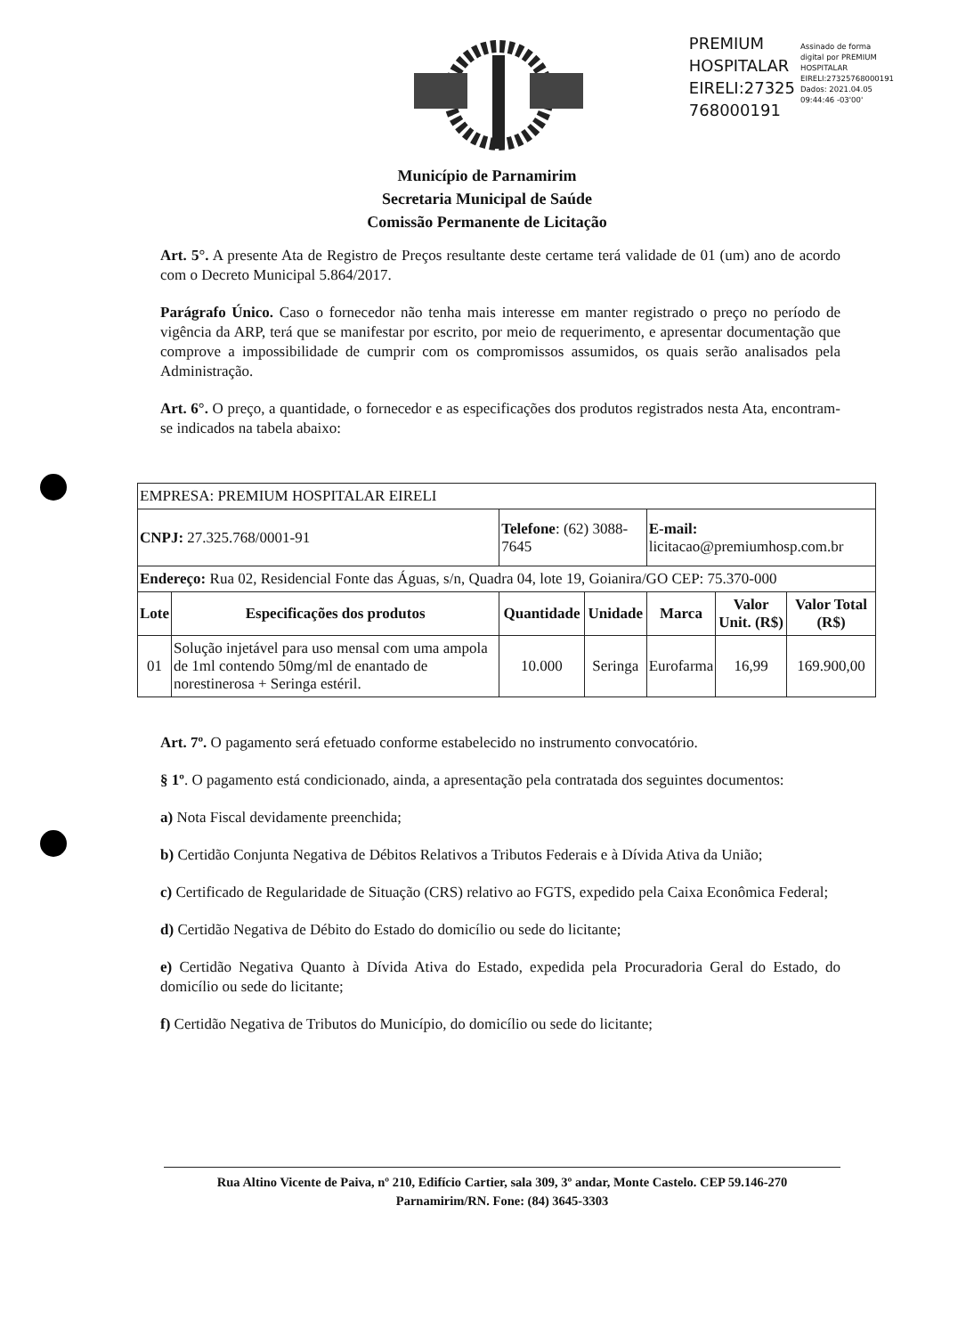PREMIUM
HOSPITALAR
EIRELI:27325
768000191
Assinado de forma
digital por PREMIUM
HOSPITALAR
EIRELI:27325768000191
Dados: 2021.04.05
09:44:46 -03'00'
Município de Parnamirim
Secretaria Municipal de Saúde
Comissão Permanente de Licitação
Art. 5°. A presente Ata de Registro de Preços resultante deste certame terá validade de 01 (um) ano de acordo com o Decreto Municipal 5.864/2017.
Parágrafo Único. Caso o fornecedor não tenha mais interesse em manter registrado o preço no período de vigência da ARP, terá que se manifestar por escrito, por meio de requerimento, e apresentar documentação que comprove a impossibilidade de cumprir com os compromissos assumidos, os quais serão analisados pela Administração.
Art. 6°. O preço, a quantidade, o fornecedor e as especificações dos produtos registrados nesta Ata, encontram-se indicados na tabela abaixo:
| EMPRESA: PREMIUM HOSPITALAR EIRELI | | | | | | |
| CNPJ: 27.325.768/0001-91 | | Telefone : (62) 3088-7645 | | E-mail: licitacao@premiumhosp.com.br | | |
| Endereço: Rua 02, Residencial Fonte das Águas, s/n, Quadra 04, lote 19, Goianira/GO CEP: 75.370-000 | | | | | | |
| Lote | Especificações dos produtos | Quantidade | Unidade | Marca | Valor Unit. (R$) | Valor Total (R$) |
| 01 | Solução injetável para uso mensal com uma ampola de 1ml contendo 50mg/ml de enantado de norestinerosa + Seringa estéril. | 10.000 | Seringa | Eurofarma | 16,99 | 169.900,00 |
Art. 7º. O pagamento será efetuado conforme estabelecido no instrumento convocatório.
§ 1º. O pagamento está condicionado, ainda, a apresentação pela contratada dos seguintes documentos:
a) Nota Fiscal devidamente preenchida;
b) Certidão Conjunta Negativa de Débitos Relativos a Tributos Federais e à Dívida Ativa da União;
c) Certificado de Regularidade de Situação (CRS) relativo ao FGTS, expedido pela Caixa Econômica Federal;
d) Certidão Negativa de Débito do Estado do domicílio ou sede do licitante;
e) Certidão Negativa Quanto à Dívida Ativa do Estado, expedida pela Procuradoria Geral do Estado, do domicílio ou sede do licitante;
f) Certidão Negativa de Tributos do Município, do domicílio ou sede do licitante;
Rua Altino Vicente de Paiva, nº 210, Edifício Cartier, sala 309, 3º andar, Monte Castelo. CEP 59.146-270
Parnamirim/RN. Fone: (84) 3645-3303